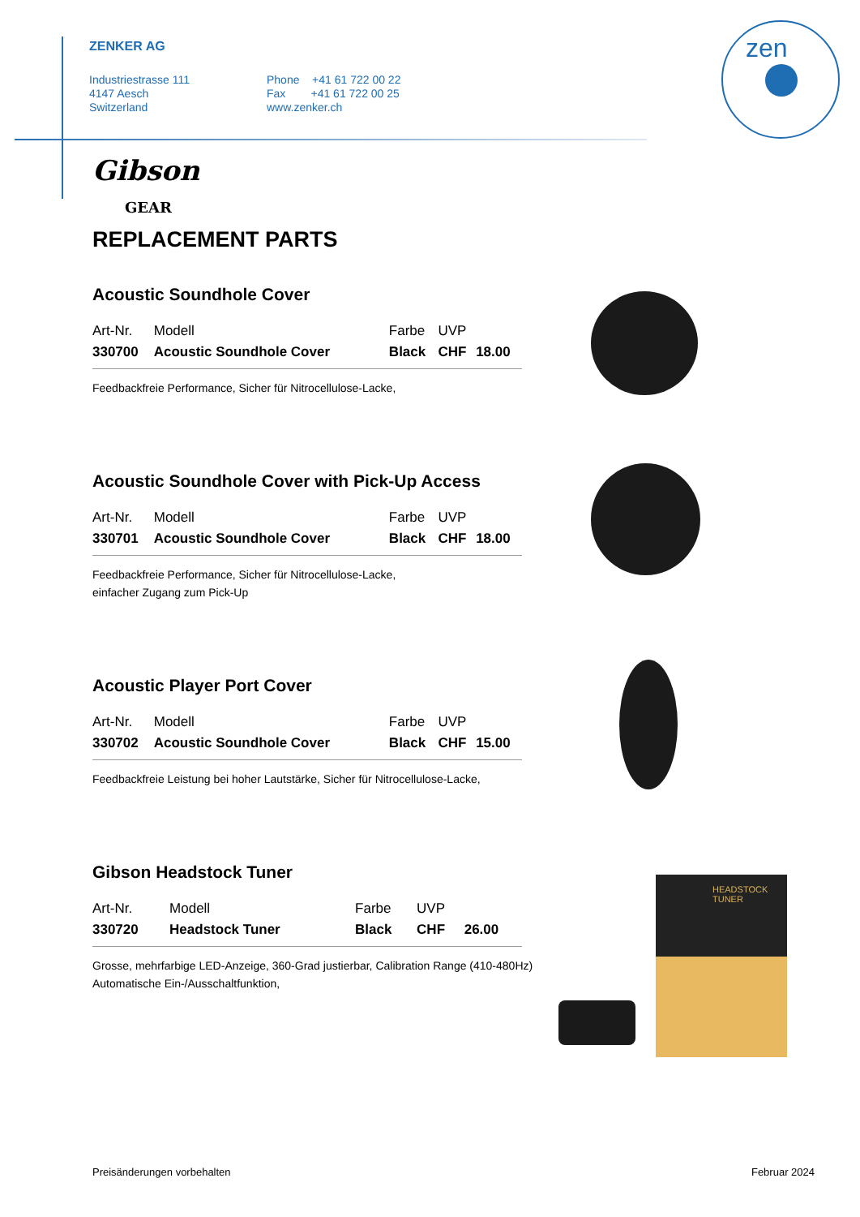ZENKER AG
Industriestrasse 111
4147 Aesch
Switzerland
Phone +41 61 722 00 22
Fax +41 61 722 00 25
www.zenker.ch
zen
Gibson
GEAR
REPLACEMENT PARTS
Acoustic Soundhole Cover
| Art-Nr. | Modell | Farbe | UVP | |
| 330700 | Acoustic Soundhole Cover | Black | CHF | 18.00 |
Feedbackfreie Performance, Sicher für Nitrocellulose-Lacke,
Acoustic Soundhole Cover with Pick-Up Access
| Art-Nr. | Modell | Farbe | UVP | |
| 330701 | Acoustic Soundhole Cover | Black | CHF | 18.00 |
Feedbackfreie Performance, Sicher für Nitrocellulose-Lacke,
einfacher Zugang zum Pick-Up
Acoustic Player Port Cover
| Art-Nr. | Modell | Farbe | UVP | |
| 330702 | Acoustic Soundhole Cover | Black | CHF | 15.00 |
Feedbackfreie Leistung bei hoher Lautstärke, Sicher für Nitrocellulose-Lacke,
Gibson Headstock Tuner
| Art-Nr. | Modell | Farbe | UVP | |
| 330720 | Headstock Tuner | Black | CHF | 26.00 |
Grosse, mehrfarbige LED-Anzeige, 360-Grad justierbar, Calibration Range (410-480Hz)
Automatische Ein-/Ausschaltfunktion,
HEADSTOCK
TUNER
Preisänderungen vorbehalten Februar 2024